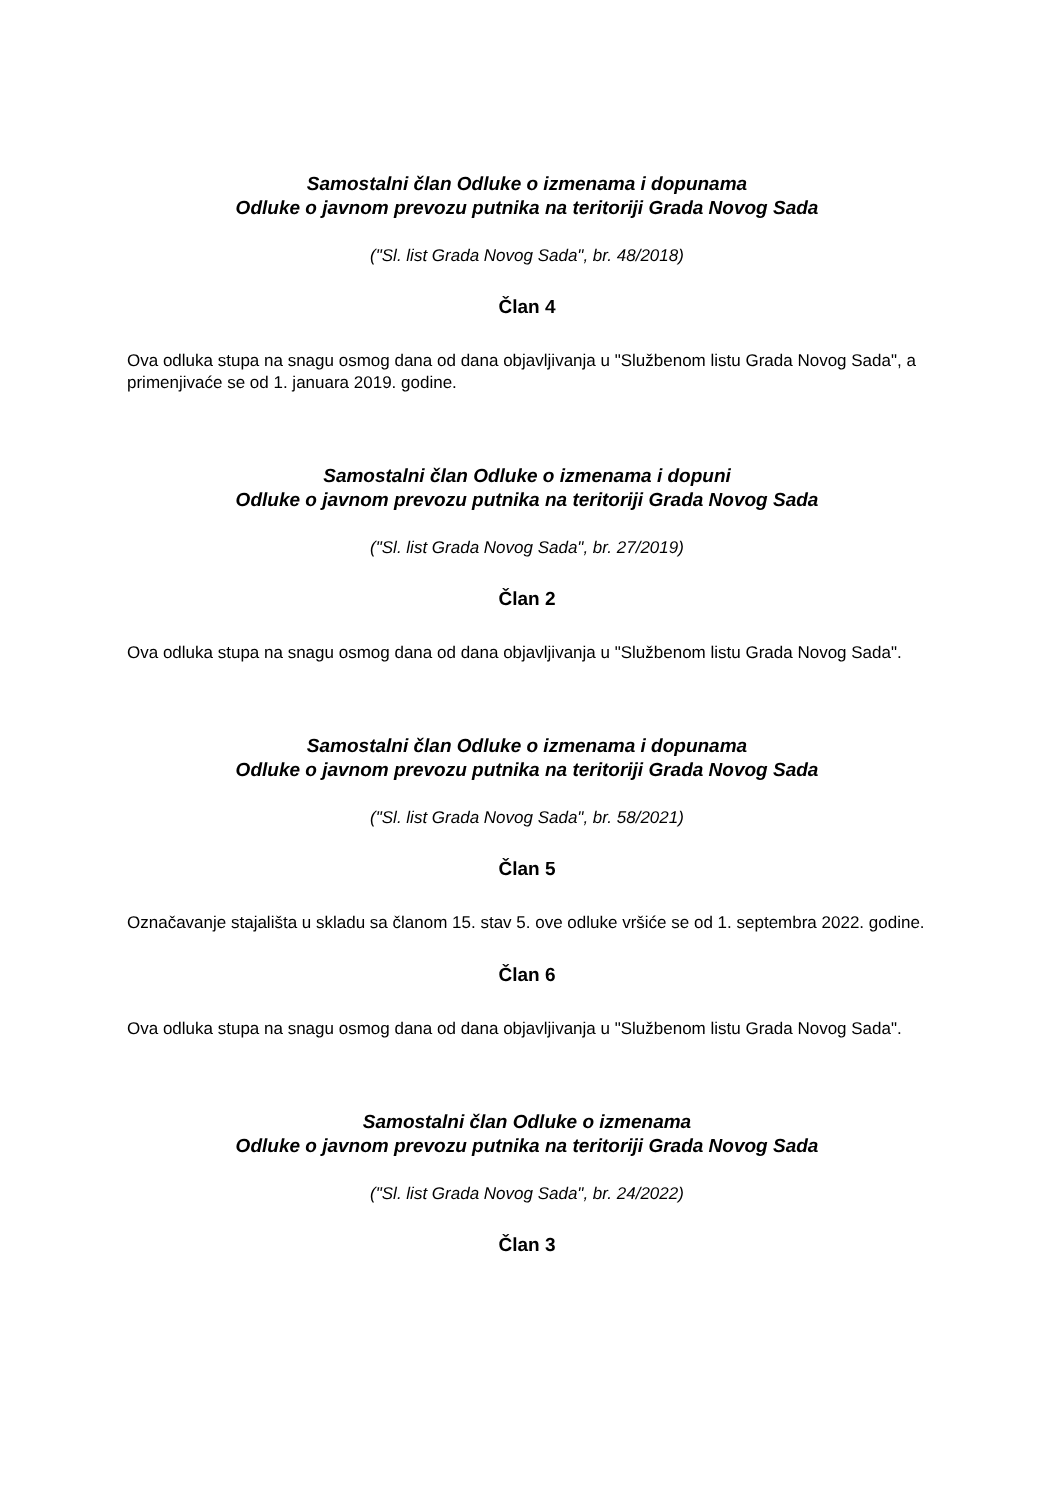Samostalni član Odluke o izmenama i dopunama
Odluke o javnom prevozu putnika na teritoriji Grada Novog Sada
("Sl. list Grada Novog Sada", br. 48/2018)
Član 4
Ova odluka stupa na snagu osmog dana od dana objavljivanja u "Službenom listu Grada Novog Sada", a primenjivaće se od 1. januara 2019. godine.
Samostalni član Odluke o izmenama i dopuni
Odluke o javnom prevozu putnika na teritoriji Grada Novog Sada
("Sl. list Grada Novog Sada", br. 27/2019)
Član 2
Ova odluka stupa na snagu osmog dana od dana objavljivanja u "Službenom listu Grada Novog Sada".
Samostalni član Odluke o izmenama i dopunama
Odluke o javnom prevozu putnika na teritoriji Grada Novog Sada
("Sl. list Grada Novog Sada", br. 58/2021)
Član 5
Označavanje stajališta u skladu sa članom 15. stav 5. ove odluke vršiće se od 1. septembra 2022. godine.
Član 6
Ova odluka stupa na snagu osmog dana od dana objavljivanja u "Službenom listu Grada Novog Sada".
Samostalni član Odluke o izmenama
Odluke o javnom prevozu putnika na teritoriji Grada Novog Sada
("Sl. list Grada Novog Sada", br. 24/2022)
Član 3